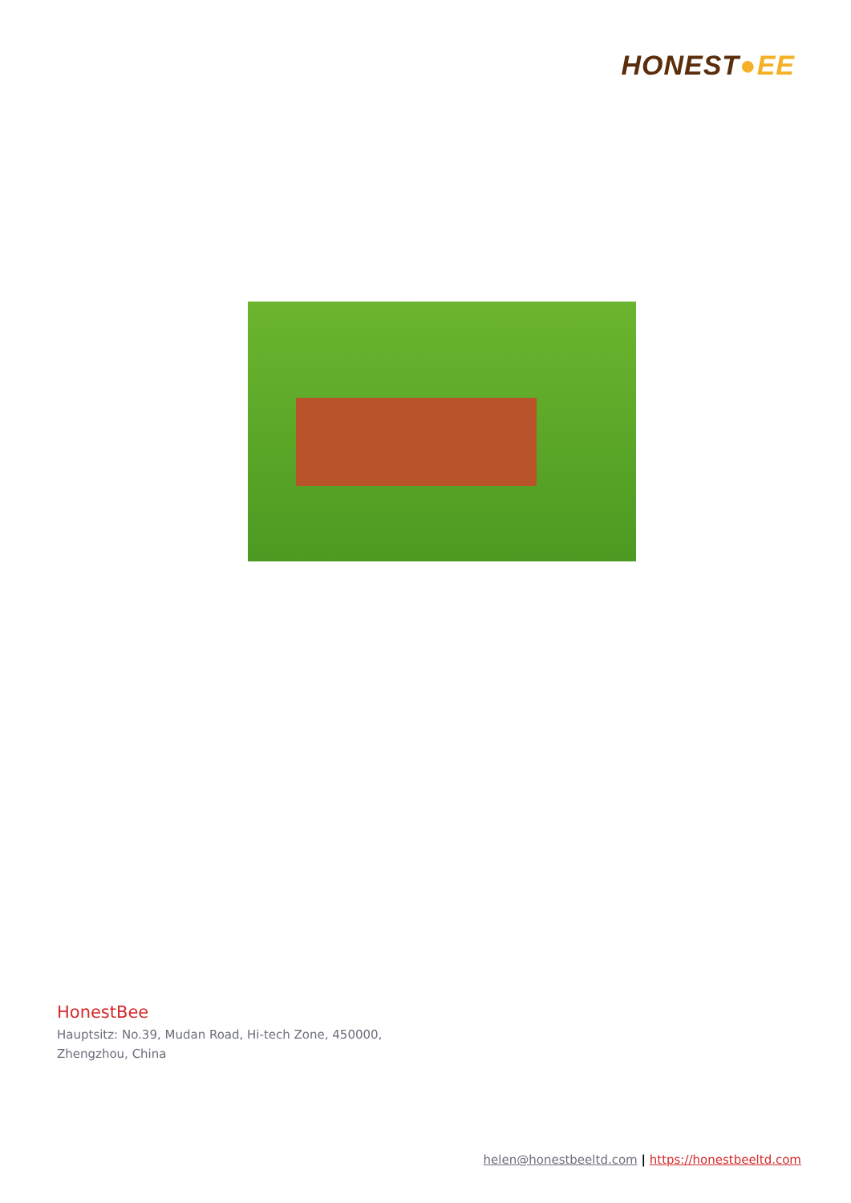HONEST●EE
HonestBee
Hauptsitz: No.39, Mudan Road, Hi-tech Zone, 450000,
Zhengzhou, China
helen@honestbeeltd.com | https://honestbeeltd.com